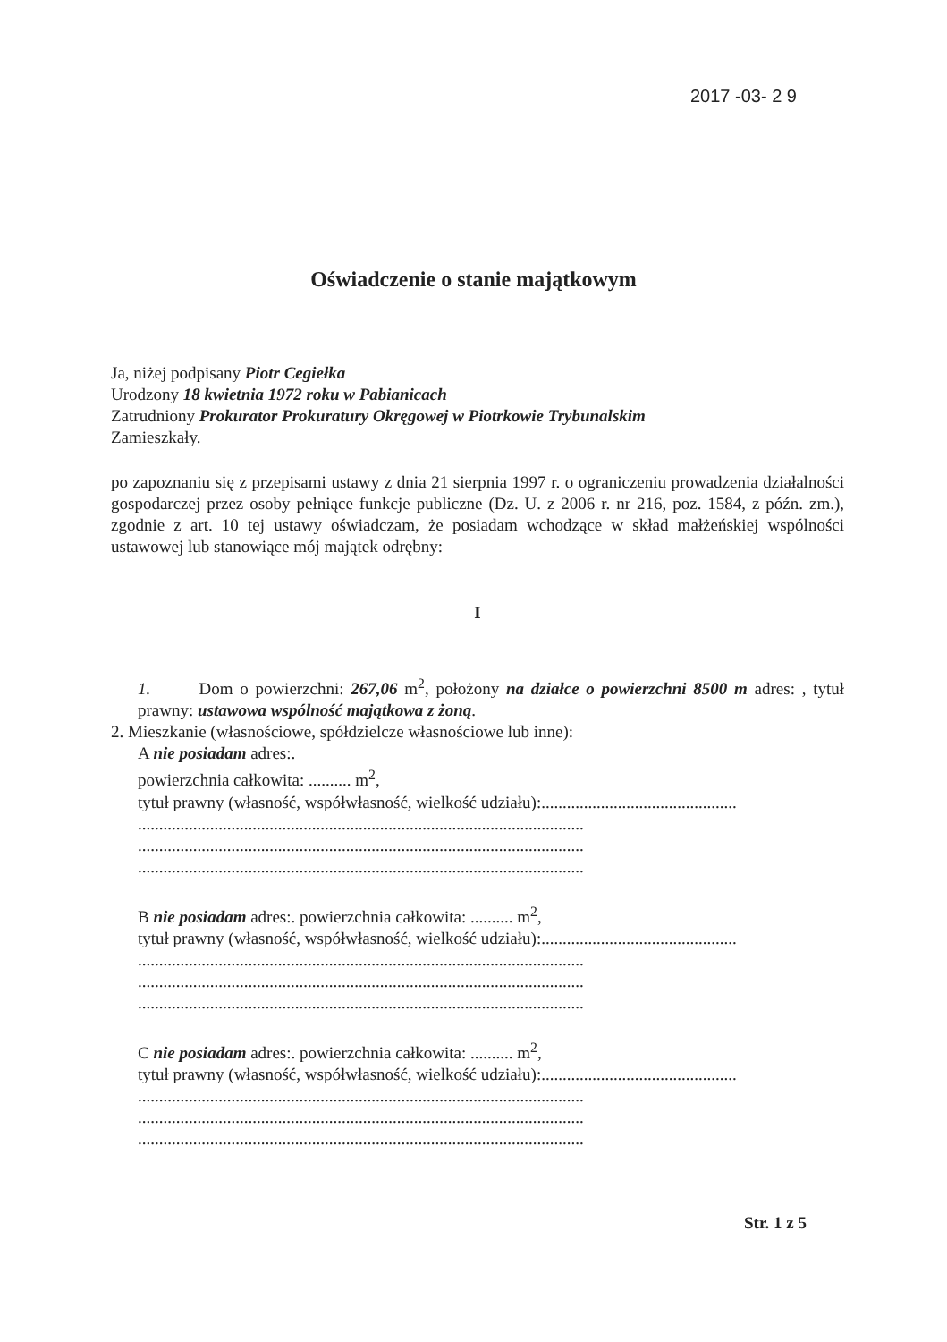2017 -03- 2 9
Oświadczenie o stanie majątkowym
Ja, niżej podpisany Piotr Cegiełka
Urodzony 18 kwietnia 1972 roku w Pabianicach
Zatrudniony Prokurator Prokuratury Okręgowej w Piotrkowie Trybunalskim
Zamieszkały.
po zapoznaniu się z przepisami ustawy z dnia 21 sierpnia 1997 r. o ograniczeniu prowadzenia działalności gospodarczej przez osoby pełniące funkcje publiczne (Dz. U. z 2006 r. nr 216, poz. 1584, z późn. zm.), zgodnie z art. 10 tej ustawy oświadczam, że posiadam wchodzące w skład małżeńskiej wspólności ustawowej lub stanowiące mój majątek odrębny:
I
1. Dom o powierzchni: 267,06 m<sup>2</sup>, położony na działce o powierzchni 8500 m adres: , tytuł prawny: ustawowa wspólność majątkowa z żoną.
2. Mieszkanie (własnościowe, spółdzielcze własnościowe lub inne):
A nie posiadam adres:.
powierzchnia całkowita: .......... m<sup>2</sup>,
tytuł prawny (własność, współwłasność, wielkość udziału):..............................................
.........................................................................................................
.........................................................................................................
.........................................................................................................
B nie posiadam adres:. powierzchnia całkowita: .......... m<sup>2</sup>,
tytuł prawny (własność, współwłasność, wielkość udziału):..............................................
.........................................................................................................
.........................................................................................................
.........................................................................................................
C nie posiadam adres:. powierzchnia całkowita: .......... m<sup>2</sup>,
tytuł prawny (własność, współwłasność, wielkość udziału):..............................................
.........................................................................................................
.........................................................................................................
.........................................................................................................
Str. 1 z 5